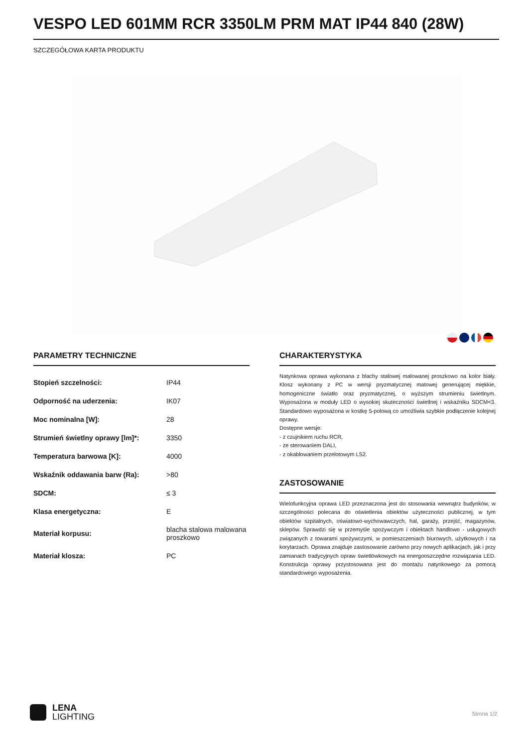VESPO LED 601MM RCR 3350LM PRM MAT IP44 840 (28W)
SZCZEGÓŁOWA KARTA PRODUKTU
PARAMETRY TECHNICZNE
| Stopień szczelności: | IP44 |
| Odporność na uderzenia: | IK07 |
| Moc nominalna [W]: | 28 |
| Strumień świetlny oprawy [lm]*: | 3350 |
| Temperatura barwowa [K]: | 4000 |
| Wskaźnik oddawania barw (Ra): | >80 |
| SDCM: | ≤ 3 |
| Klasa energetyczna: | E |
| Materiał korpusu: | blacha stalowa malowana proszkowo |
| Materiał klosza: | PC |
CHARAKTERYSTYKA
Natynkowa oprawa wykonana z blachy stalowej malowanej proszkowo na kolor biały. Klosz wykonany z PC w wersji pryzmatycznej matowej generującej miękkie, homogeniczne światło oraz pryzmatycznej, o wyższym strumieniu świetlnym. Wyposażona w moduły LED o wysokiej skuteczności świetlnej i wskaźniku SDCM<3. Standardowo wyposażona w kostkę 5-polową co umożliwia szybkie podłączenie kolejnej oprawy.
Dostępne wersje:
- z czujnikiem ruchu RCR,
- ze sterowaniem DALI,
- z okablowaniem przelotowym LS2.
ZASTOSOWANIE
Wielofunkcyjna oprawa LED przeznaczona jest do stosowania wewnątrz budynków, w szczególności polecana do oświetlenia obiektów użyteczności publicznej, w tym obiektów szpitalnych, oświatowo-wychowawczych, hal, garaży, przejść, magazynów, sklepów. Sprawdzi się w przemyśle spożywczym i obiektach handlowo - usługowych związanych z towarami spożywczymi, w pomieszczeniach biurowych, użytkowych i na korytarzach. Oprawa znajduje zastosowanie zarówno przy nowych aplikacjach, jak i przy zamianach tradycyjnych opraw świetlówkowych na energooszczędne rozwiązania LED. Konstrukcja oprawy przystosowana jest do montażu natynkowego za pomocą standardowego wyposażenia.
LENA
LIGHTING
Strona 1/2